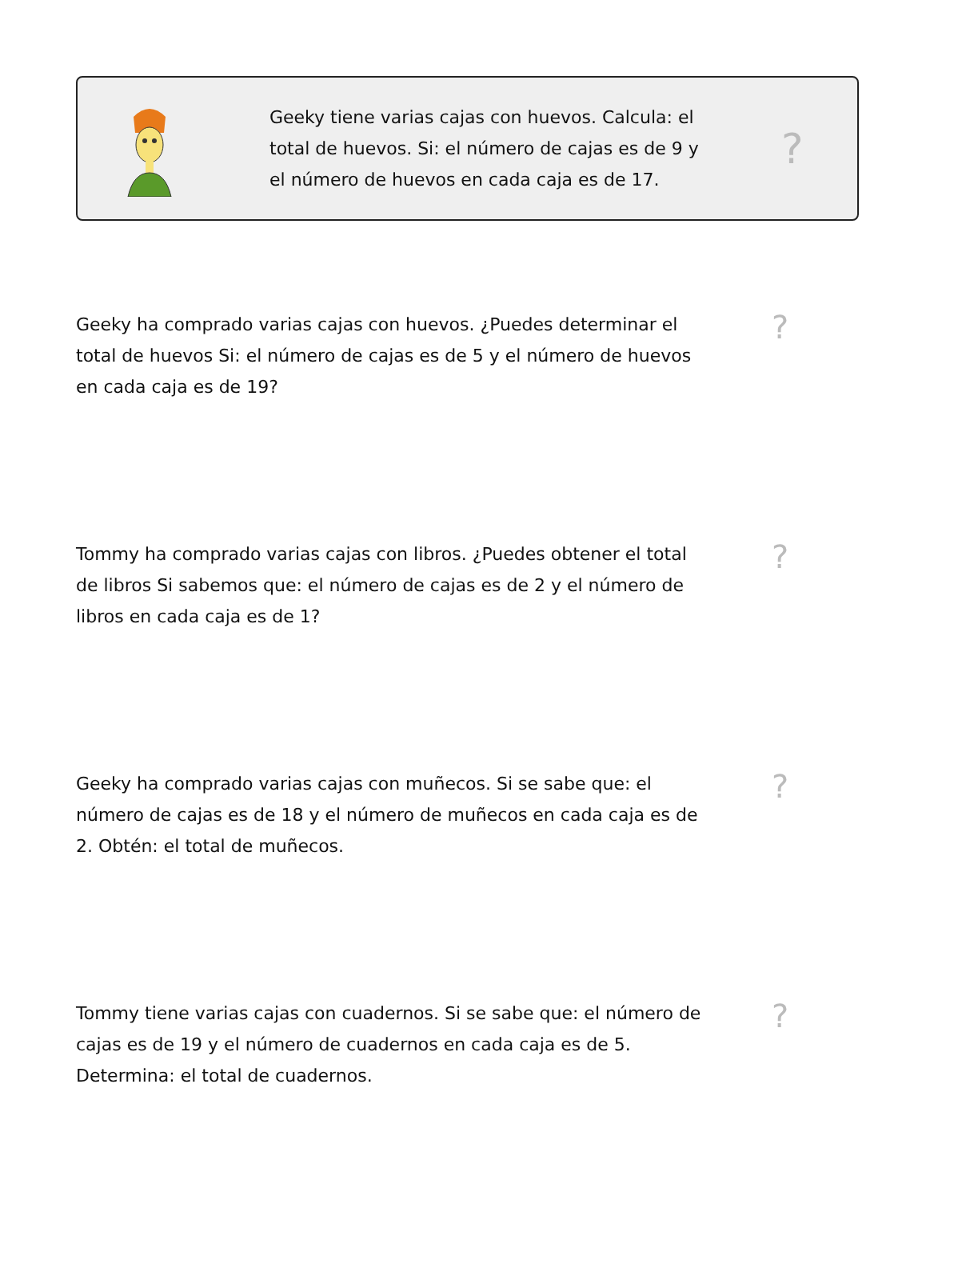Geeky tiene varias cajas con huevos. Calcula: el total de huevos. Si: el número de cajas es de 9 y el número de huevos en cada caja es de 17.
?
Geeky ha comprado varias cajas con huevos. ¿Puedes determinar el total de huevos Si: el número de cajas es de 5 y el número de huevos en cada caja es de 19?
?
Tommy ha comprado varias cajas con libros. ¿Puedes obtener el total de libros Si sabemos que: el número de cajas es de 2 y el número de libros en cada caja es de 1?
?
Geeky ha comprado varias cajas con muñecos. Si se sabe que: el número de cajas es de 18 y el número de muñecos en cada caja es de 2. Obtén: el total de muñecos.
?
Tommy tiene varias cajas con cuadernos. Si se sabe que: el número de cajas es de 19 y el número de cuadernos en cada caja es de 5. Determina: el total de cuadernos.
?